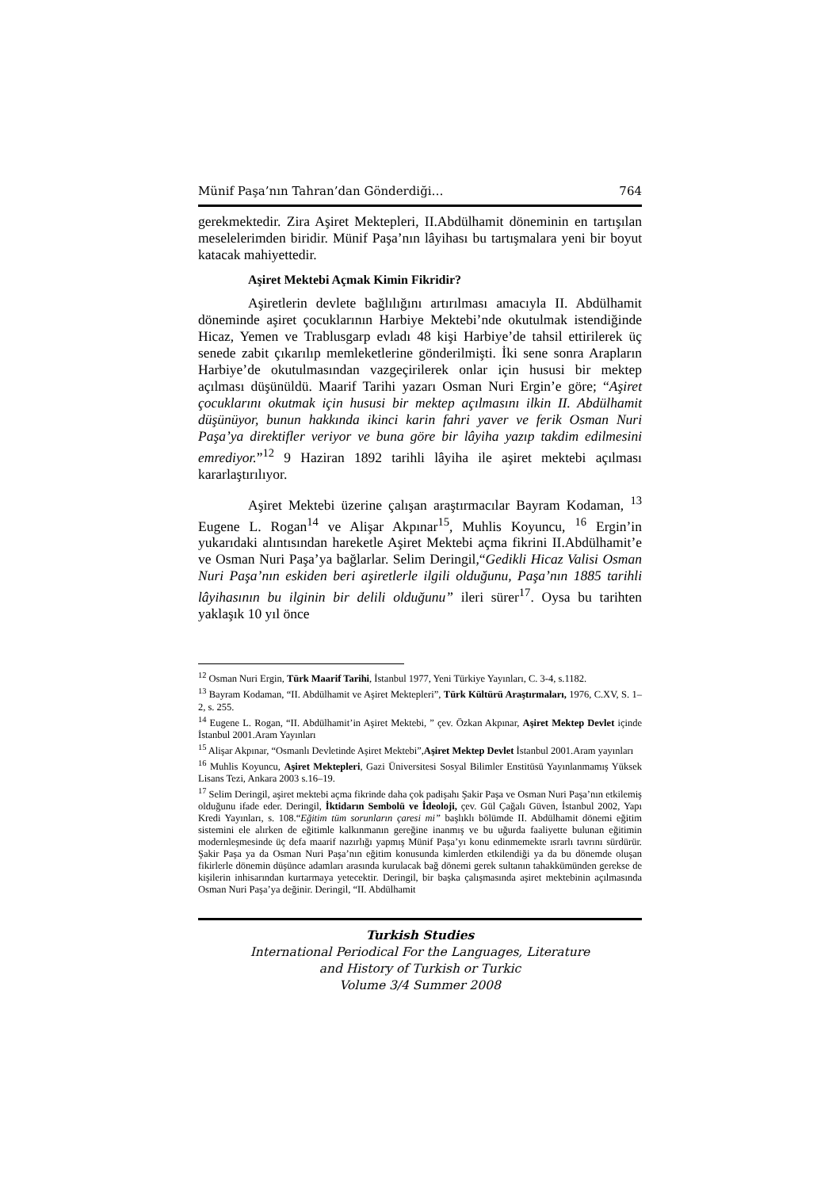Münif Paşa’nın Tahran’dan Gönderdiği… 764
gerekmektedir. Zira Aşiret Mektepleri, II.Abdülhamit döneminin en tartışılan meselelerimden biridir. Münif Paşa’nın lâyihası bu tartışmalara yeni bir boyut katacak mahiyettedir.
Aşiret Mektebi Açmak Kimin Fikridir?
Aşiretlerin devlete bağlılığını artırılması amacıyla II. Abdülhamit döneminde aşiret çocuklarının Harbiye Mektebi’nde okutulmak istendiğinde Hicaz, Yemen ve Trablusgarp evladı 48 kişi Harbiye’de tahsil ettirilerek üç senede zabit çıkarılıp memleketlerine gönderilmişti. İki sene sonra Arapların Harbiye’de okutulmasından vazgeçirilerek onlar için hususi bir mektep açılması düşünüldü. Maarif Tarihi yazarı Osman Nuri Ergin’e göre; “Aşiret çocuklarını okutmak için hususi bir mektep açılmasını ilkin II. Abdülhamit düşünüyor, bunun hakkında ikinci karin fahri yaver ve ferik Osman Nuri Paşa’ya direktifler veriyor ve buna göre bir lâyiha yazıp takdim edilmesini emrediyor.”<sup>12</sup> 9 Haziran 1892 tarihli lâyiha ile aşiret mektebi açılması kararlaştırılıyor.
Aşiret Mektebi üzerine çalışan araştırmacılar Bayram Kodaman, <sup>13</sup> Eugene L. Rogan<sup>14</sup> ve Alişar Akpınar<sup>15</sup>, Muhlis Koyuncu, <sup>16</sup> Ergin’in yukarıdaki alıntısından hareketle Aşiret Mektebi açma fikrini II.Abdülhamit’e ve Osman Nuri Paşa’ya bağlarlar. Selim Deringil,“Gedikli Hicaz Valisi Osman Nuri Paşa’nın eskiden beri aşiretlerle ilgili olduğunu, Paşa’nın 1885 tarihli lâyihasının bu ilginin bir delili olduğunu” ileri sürer<sup>17</sup>. Oysa bu tarihten yaklaşık 10 yıl önce
<sup>12</sup> Osman Nuri Ergin, Türk Maarif Tarihi, İstanbul 1977, Yeni Türkiye Yayınları, C. 3-4, s.1182.
<sup>13</sup> Bayram Kodaman, “II. Abdülhamit ve Aşiret Mektepleri”, Türk Kültürü Araştırmaları, 1976, C.XV, S. 1–2, s. 255.
<sup>14</sup> Eugene L. Rogan, “II. Abdülhamit’in Aşiret Mektebi, ” çev. Özkan Akpınar, Aşiret Mektep Devlet içinde İstanbul 2001.Aram Yayınları
<sup>15</sup> Alişar Akpınar, “Osmanlı Devletinde Aşiret Mektebi”,Aşiret Mektep Devlet İstanbul 2001.Aram yayınları
<sup>16</sup> Muhlis Koyuncu, Aşiret Mektepleri, Gazi Üniversitesi Sosyal Bilimler Enstitüsü Yayınlanmamış Yüksek Lisans Tezi, Ankara 2003 s.16–19.
<sup>17</sup> Selim Deringil, aşiret mektebi açma fikrinde daha çok padişahı Şakir Paşa ve Osman Nuri Paşa’nın etkilemiş olduğunu ifade eder. Deringil, İktidarın Sembolü ve İdeoloji, çev. Gül Çağalı Güven, İstanbul 2002, Yapı Kredi Yayınları, s. 108.“Eğitim tüm sorunların çaresi mi” başlıklı bölümde II. Abdülhamit dönemi eğitim sistemini ele alırken de eğitimle kalkınmanın gereğine inanmış ve bu uğurda faaliyette bulunan eğitimin modernleşmesinde üç defa maarif nazırlığı yapmış Münif Paşa’yı konu edinmemekte ısrarlı tavrını sürdürür. Şakir Paşa ya da Osman Nuri Paşa’nın eğitim konusunda kimlerden etkilendiği ya da bu dönemde oluşan fikirlerle dönemin düşünce adamları arasında kurulacak bağ dönemi gerek sultanın tahakkümünden gerekse de kişilerin inhisarından kurtarmaya yetecektir. Deringil, bir başka çalışmasında aşiret mektebinin açılmasında Osman Nuri Paşa’ya değinir. Deringil, “II. Abdülhamit
Turkish Studies
International Periodical For the Languages, Literature
and History of Turkish or Turkic
Volume 3/4 Summer 2008